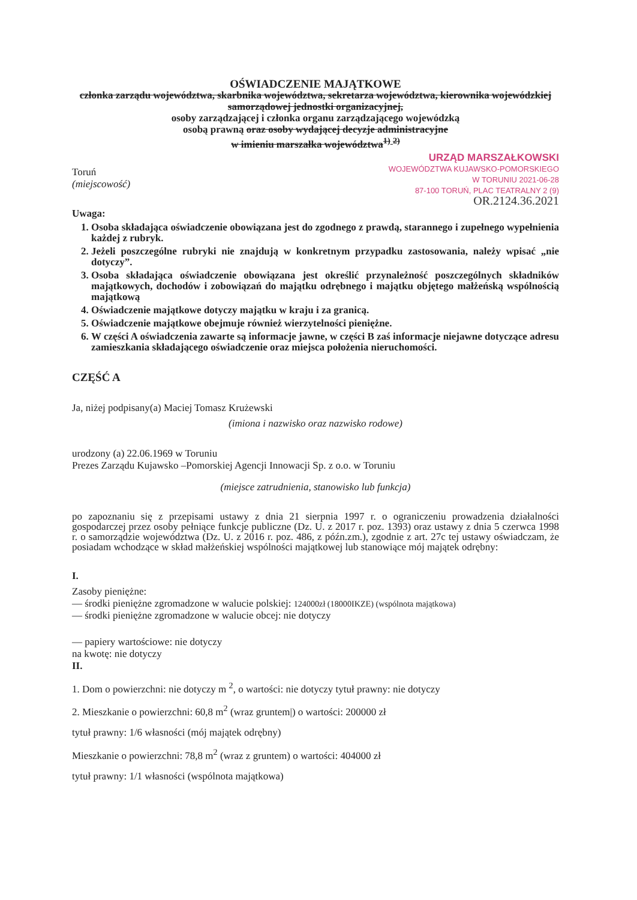OŚWIADCZENIE MAJĄTKOWE
członka zarządu województwa, skarbnika województwa, sekretarza województwa, kierownika wojewódzkiej samorządowej jednostki organizacyjnej,
osoby zarządzającej i członka organu zarządzającego wojewódzką
osobą prawną oraz osoby wydającej decyzje administracyjne
w imieniu marszałka województwa<sup>1)</sup> <sup>2)</sup>
URZĄD MARSZAŁKOWSKI
WOJEWÓDZTWA KUJAWSKO-POMORSKIEGO
W TORUNIU 2021-06-28
87-100 TORUŃ, PLAC TEATRALNY 2 (9)
Toruń
(miejscowość)
OR.2124.36.2021
Uwaga:
1. Osoba składająca oświadczenie obowiązana jest do zgodnego z prawdą, starannego i zupełnego wypełnienia każdej z rubryk.
2. Jeżeli poszczególne rubryki nie znajdują w konkretnym przypadku zastosowania, należy wpisać „nie dotyczy”.
3. Osoba składająca oświadczenie obowiązana jest określić przynależność poszczególnych składników majątkowych, dochodów i zobowiązań do majątku odrębnego i majątku objętego małżeńską wspólnością majątkową
4. Oświadczenie majątkowe dotyczy majątku w kraju i za granicą.
5. Oświadczenie majątkowe obejmuje również wierzytelności pieniężne.
6. W części A oświadczenia zawarte są informacje jawne, w części B zaś informacje niejawne dotyczące adresu zamieszkania składającego oświadczenie oraz miejsca położenia nieruchomości.
CZĘŚĆ A
Ja, niżej podpisany(a) Maciej Tomasz Krużewski
(imiona i nazwisko oraz nazwisko rodowe)
urodzony (a) 22.06.1969 w Toruniu
Prezes Zarządu Kujawsko –Pomorskiej Agencji Innowacji Sp. z o.o. w Toruniu
(miejsce zatrudnienia, stanowisko lub funkcja)
po zapoznaniu się z przepisami ustawy z dnia 21 sierpnia 1997 r. o ograniczeniu prowadzenia działalności gospodarczej przez osoby pełniące funkcje publiczne (Dz. U. z 2017 r. poz. 1393) oraz ustawy z dnia 5 czerwca 1998 r. o samorządzie województwa (Dz. U. z 2016 r. poz. 486, z późn.zm.), zgodnie z art. 27c tej ustawy oświadczam, że posiadam wchodzące w skład małżeńskiej wspólności majątkowej lub stanowiące mój majątek odrębny:
I.
Zasoby pieniężne:
— środki pieniężne zgromadzone w walucie polskiej: 124000zł (18000IKZE) (wspólnota majątkowa)
— środki pieniężne zgromadzone w walucie obcej: nie dotyczy
— papiery wartościowe: nie dotyczy
na kwotę: nie dotyczy
II.
1. Dom o powierzchni: nie dotyczy m <sup>2</sup>, o wartości: nie dotyczy tytuł prawny: nie dotyczy
2. Mieszkanie o powierzchni: 60,8 m<sup>2</sup> (wraz gruntem|) o wartości: 200000 zł
tytuł prawny: 1/6 własności (mój majątek odrębny)
Mieszkanie o powierzchni: 78,8 m<sup>2</sup> (wraz z gruntem) o wartości: 404000 zł
tytuł prawny: 1/1 własności (wspólnota majątkowa)